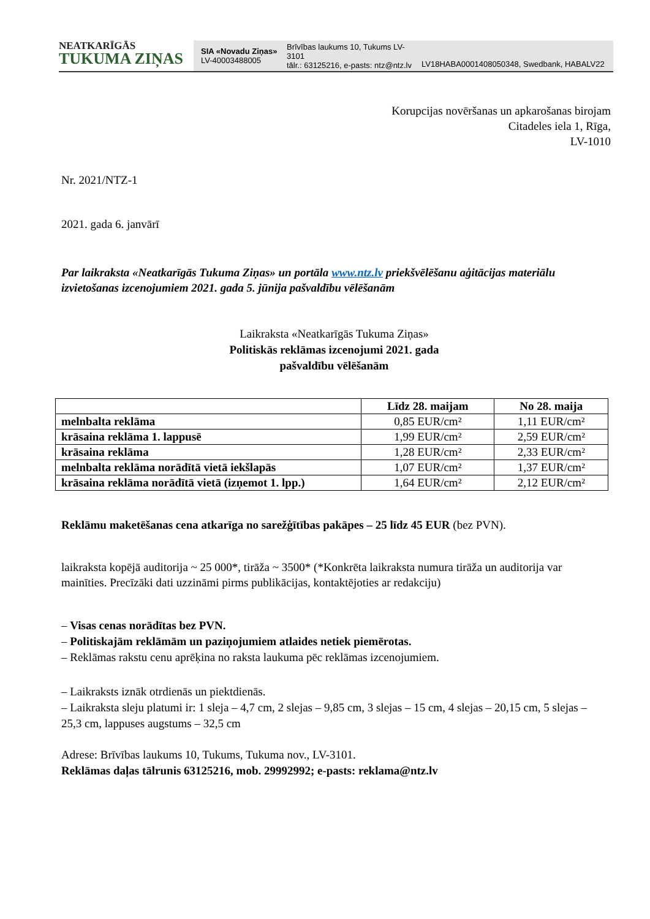NEATKARĪGĀS
TUKUMA ZIŅAS
SIA «Novadu Ziņas»
LV-40003488005
Brīvības laukums 10, Tukums LV-3101
tālr.: 63125216, e-pasts: ntz@ntz.lv
LV18HABA0001408050348, Swedbank, HABALV22
Korupcijas novēršanas un apkarošanas birojam
Citadeles iela 1, Rīga,
LV-1010
Nr. 2021/NTZ-1
2021. gada 6. janvārī
Par laikraksta «Neatkarīgās Tukuma Ziņas» un portāla www.ntz.lv priekšvēlēšanu aģitācijas materiālu izvietošanas izcenojumiem 2021. gada 5. jūnija pašvaldību vēlēšanām
Laikraksta «Neatkarīgās Tukuma Ziņas»
Politiskās reklāmas izcenojumi 2021. gada
pašvaldību vēlēšanām
| | Līdz 28. maijam | No 28. maija |
| --- | --- | --- |
| melnbalta reklāma | 0,85 EUR/cm² | 1,11 EUR/cm² |
| krāsaina reklāma 1. lappusē | 1,99 EUR/cm² | 2,59 EUR/cm² |
| krāsaina reklāma | 1,28 EUR/cm² | 2,33 EUR/cm² |
| melnbalta reklāma norādītā vietā iekšlapās | 1,07 EUR/cm² | 1,37 EUR/cm² |
| krāsaina reklāma norādītā vietā (izņemot 1. lpp.) | 1,64 EUR/cm² | 2,12 EUR/cm² |
Reklāmu maketēšanas cena atkarīga no sarežģītības pakāpes – 25 līdz 45 EUR (bez PVN).
laikraksta kopējā auditorija ~ 25 000*, tirāža ~ 3500* (*Konkrēta laikraksta numura tirāža un auditorija var mainīties. Precīzāki dati uzzināmi pirms publikācijas, kontaktējoties ar redakciju)
– Visas cenas norādītas bez PVN.
– Politiskajām reklāmām un paziņojumiem atlaides netiek piemērotas.
– Reklāmas rakstu cenu aprēķina no raksta laukuma pēc reklāmas izcenojumiem.
– Laikraksts iznāk otrdienās un piektdienās.
– Laikraksta sleju platumi ir: 1 sleja – 4,7 cm, 2 slejas – 9,85 cm, 3 slejas – 15 cm, 4 slejas – 20,15 cm, 5 slejas – 25,3 cm, lappuses augstums – 32,5 cm
Adrese: Brīvības laukums 10, Tukums, Tukuma nov., LV-3101.
Reklāmas daļas tālrunis 63125216, mob. 29992992; e-pasts: reklama@ntz.lv